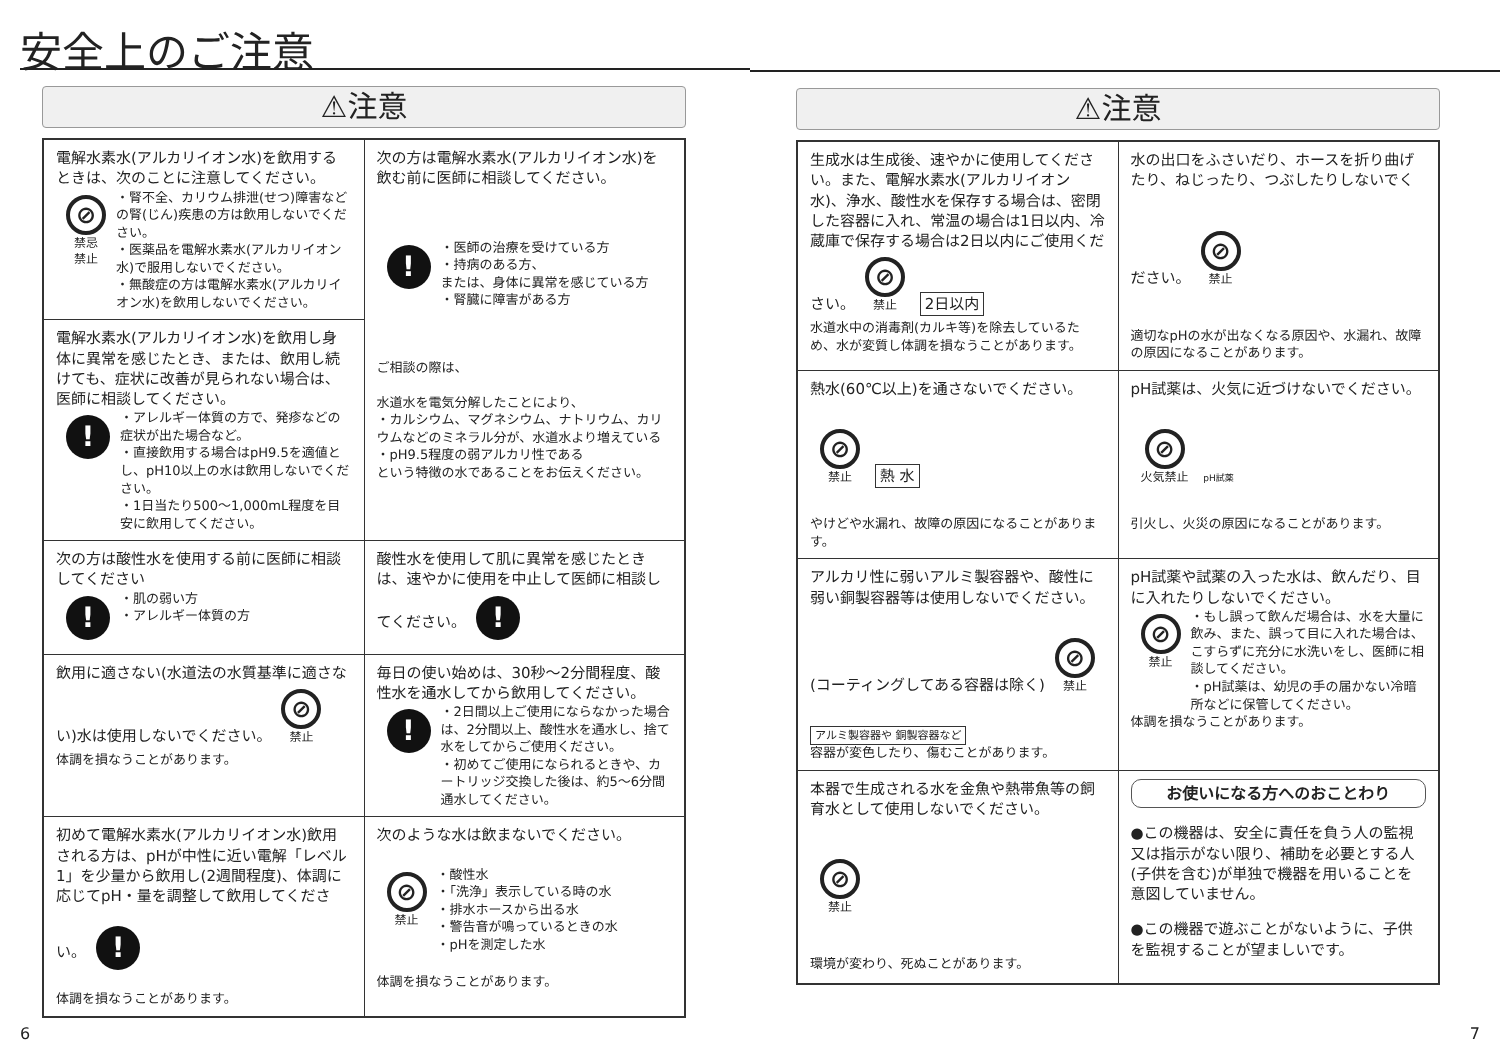安全上のご注意
⚠注意
| 電解水素水(アルカリイオン水)を飲用するときは、次のことに注意してください。 ⊘ 禁忌 禁止 ・腎不全、カリウム排泄(せつ)障害などの腎(じん)疾患の方は飲用しないでください。 ・医薬品を電解水素水(アルカリイオン水)で服用しないでください。 ・無酸症の方は電解水素水(アルカリイオン水)を飲用しないでください。 | 次の方は電解水素水(アルカリイオン水)を飲む前に医師に相談してください。 ! ・医師の治療を受けている方 ・持病のある方、 または、身体に異常を感じている方 ・腎臓に障害がある方 ご相談の際は、 水道水を電気分解したことにより、 ・カルシウム、マグネシウム、ナトリウム、カリウムなどのミネラル分が、水道水より増えている ・pH9.5程度の弱アルカリ性である という特徴の水であることをお伝えください。 |
| 電解水素水(アルカリイオン水)を飲用し身体に異常を感じたとき、または、飲用し続けても、症状に改善が見られない場合は、医師に相談してください。 ! ・アレルギー体質の方で、発疹などの症状が出た場合など。 ・直接飲用する場合はpH9.5を適値とし、pH10以上の水は飲用しないでください。 ・1日当たり500～1,000mL程度を目安に飲用してください。 | |
| 次の方は酸性水を使用する前に医師に相談してください ! ・肌の弱い方 ・アレルギー体質の方 | 酸性水を使用して肌に異常を感じたときは、速やかに使用を中止して医師に相談してください。 ! |
| 飲用に適さない(水道法の水質基準に適さない)水は使用しないでください。 ⊘ 禁止 体調を損なうことがあります。 | 毎日の使い始めは、30秒～2分間程度、酸性水を通水してから飲用してください。 ! ・2日間以上ご使用にならなかった場合は、2分間以上、酸性水を通水し、捨て水をしてからご使用ください。 ・初めてご使用になられるときや、カートリッジ交換した後は、約5～6分間通水してください。 |
| 初めて電解水素水(アルカリイオン水)飲用される方は、pHが中性に近い電解「レベル1」を少量から飲用し(2週間程度)、体調に応じてpH・量を調整して飲用してください。 ! 体調を損なうことがあります。 | 次のような水は飲まないでください。 ⊘ 禁止 ・酸性水 ・「洗浄」表示している時の水 ・排水ホースから出る水 ・警告音が鳴っているときの水 ・pHを測定した水 体調を損なうことがあります。 |
6
⚠注意
| 生成水は生成後、速やかに使用してください。また、電解水素水(アルカリイオン水)、浄水、酸性水を保存する場合は、密閉した容器に入れ、常温の場合は1日以内、冷蔵庫で保存する場合は2日以内にご使用ください。 ⊘ 禁止 2日以内 水道水中の消毒剤(カルキ等)を除去しているため、水が変質し体調を損なうことがあります。 | 水の出口をふさいだり、ホースを折り曲げたり、ねじったり、つぶしたりしないでください。 ⊘ 禁止 適切なpHの水が出なくなる原因や、水漏れ、故障の原因になることがあります。 |
| 熱水(60℃以上)を通さないでください。 ⊘ 禁止 熱 水 やけどや水漏れ、故障の原因になることがあります。 | pH試薬は、火気に近づけないでください。 ⊘ 火気禁止 pH試薬 引火し、火災の原因になることがあります。 |
| アルカリ性に弱いアルミ製容器や、酸性に弱い銅製容器等は使用しないでください。(コーティングしてある容器は除く) ⊘ 禁止 アルミ製容器や 銅製容器など 容器が変色したり、傷むことがあります。 | pH試薬や試薬の入った水は、飲んだり、目に入れたりしないでください。 ⊘ 禁止 ・もし誤って飲んだ場合は、水を大量に飲み、また、誤って目に入れた場合は、こすらずに充分に水洗いをし、医師に相談してください。 ・pH試薬は、幼児の手の届かない冷暗所などに保管してください。 体調を損なうことがあります。 |
| 本器で生成される水を金魚や熱帯魚等の飼育水として使用しないでください。 ⊘ 禁止 環境が変わり、死ぬことがあります。 | お使いになる方へのおことわり ●この機器は、安全に責任を負う人の監視又は指示がない限り、補助を必要とする人(子供を含む)が単独で機器を用いることを意図していません。 ●この機器で遊ぶことがないように、子供を監視することが望ましいです。 |
7